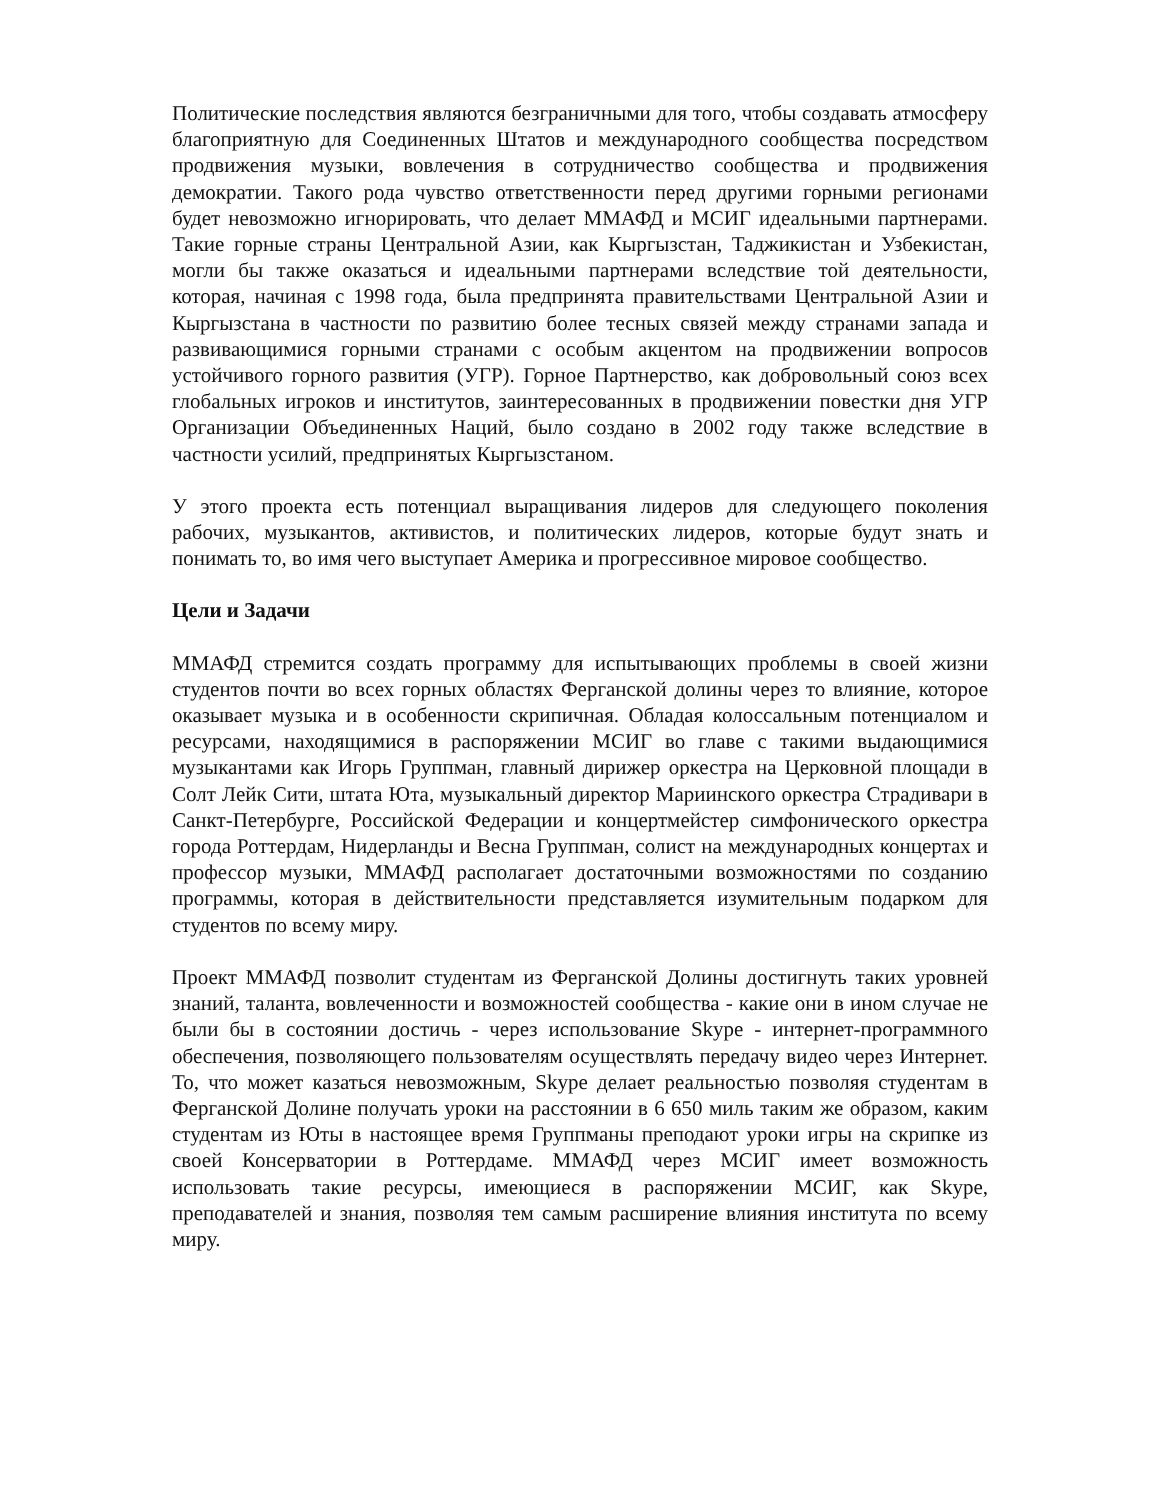Политические последствия являются безграничными для того, чтобы создавать атмосферу благоприятную для Соединенных Штатов и международного сообщества посредством продвижения музыки, вовлечения в сотрудничество сообщества и продвижения демократии. Такого рода чувство ответственности перед другими горными регионами будет невозможно игнорировать, что делает ММАФД и МСИГ идеальными партнерами. Такие горные страны Центральной Азии, как Кыргызстан, Таджикистан и Узбекистан, могли бы также оказаться и идеальными партнерами вследствие той деятельности, которая, начиная с 1998 года, была предпринята правительствами Центральной Азии и Кыргызстана в частности по развитию более тесных связей между странами запада и развивающимися горными странами с особым акцентом на продвижении вопросов устойчивого горного развития (УГР). Горное Партнерство, как добровольный союз всех глобальных игроков и институтов, заинтересованных в продвижении повестки дня УГР Организации Объединенных Наций, было создано в 2002 году также вследствие в частности усилий, предпринятых Кыргызстаном.
У этого проекта есть потенциал выращивания лидеров для следующего поколения рабочих, музыкантов, активистов, и политических лидеров, которые будут знать и понимать то, во имя чего выступает Америка и прогрессивное мировое сообщество.
Цели и Задачи
ММАФД стремится создать программу для испытывающих проблемы в своей жизни студентов почти во всех горных областях Ферганской долины через то влияние, которое оказывает музыка и в особенности скрипичная. Обладая колоссальным потенциалом и ресурсами, находящимися в распоряжении МСИГ во главе с такими выдающимися музыкантами как Игорь Группман, главный дирижер оркестра на Церковной площади в Солт Лейк Сити, штата Юта, музыкальный директор Мариинского оркестра Страдивари в Санкт-Петербурге, Российской Федерации и концертмейстер симфонического оркестра города Роттердам, Нидерланды и Весна Группман, солист на международных концертах и профессор музыки, ММАФД располагает достаточными возможностями по созданию программы, которая в действительности представляется изумительным подарком для студентов по всему миру.
Проект ММАФД позволит студентам из Ферганской Долины достигнуть таких уровней знаний, таланта, вовлеченности и возможностей сообщества - какие они в ином случае не были бы в состоянии достичь - через использование Skype - интернет-программного обеспечения, позволяющего пользователям осуществлять передачу видео через Интернет. То, что может казаться невозможным, Skype делает реальностью позволяя студентам в Ферганской Долине получать уроки на расстоянии в 6 650 миль таким же образом, каким студентам из Юты в настоящее время Группманы преподают уроки игры на скрипке из своей Консерватории в Роттердаме. ММАФД через МСИГ имеет возможность использовать такие ресурсы, имеющиеся в распоряжении МСИГ, как Skype, преподавателей и знания, позволяя тем самым расширение влияния института по всему миру.